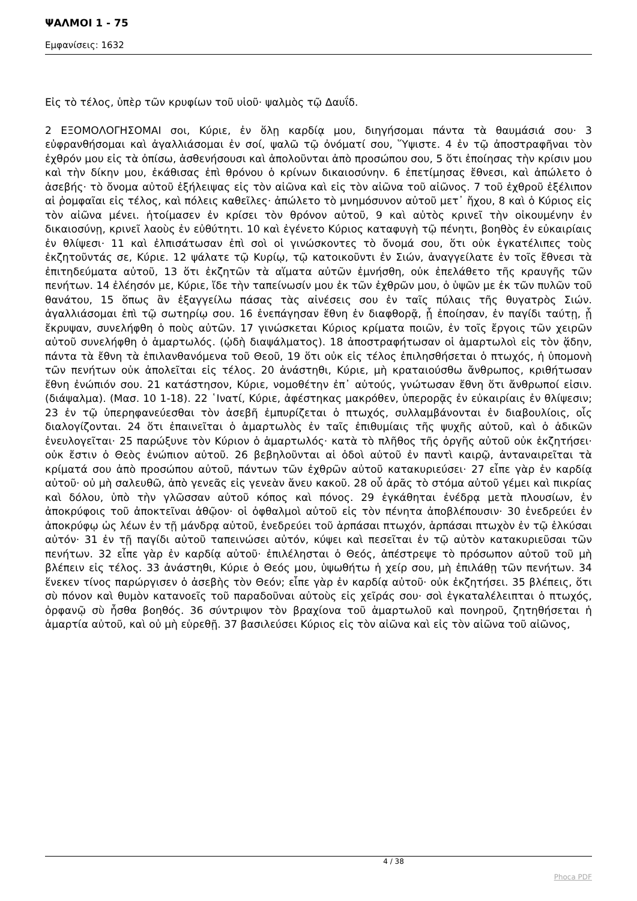ΨΑΛΜΟΙ 1 - 75
Εμφανίσεις: 1632
Εἰς τὸ τέλος, ὑπὲρ τῶν κρυφίων τοῦ υἱοῦ· ψαλμὸς τῷ Δαυΐδ.
2 ΕΞΟΜΟΛΟΓΗΣΟΜΑΙ σοι, Κύριε, ἐν ὅλῃ καρδίᾳ μου, διηγήσομαι πάντα τὰ θαυμάσιά σου· 3 εὐφρανθήσομαι καὶ ἀγαλλιάσομαι ἐν σοί, ψαλῶ τῷ ὀνόματί σου, Ὕψιστε. 4 ἐν τῷ ἀποστραφῆναι τὸν ἐχθρόν μου εἰς τὰ ὀπίσω, ἀσθενήσουσι καὶ ἀπολοῦνται ἀπὸ προσώπου σου, 5 ὅτι ἐποίησας τὴν κρίσιν μου καὶ τὴν δίκην μου, ἐκάθισας ἐπὶ θρόνου ὁ κρίνων δικαιοσύνην. 6 ἐπετίμησας ἔθνεσι, καὶ ἀπώλετο ὁ ἀσεβής· τὸ ὄνομα αὐτοῦ ἐξήλειψας εἰς τὸν αἰῶνα καὶ εἰς τὸν αἰῶνα τοῦ αἰῶνος. 7 τοῦ ἐχθροῦ ἐξέλιπον αἱ ῥομφαῖαι εἰς τέλος, καὶ πόλεις καθεῖλες· ἀπώλετο τὸ μνημόσυνον αὐτοῦ μετ᾿ ἤχου, 8 καὶ ὁ Κύριος εἰς τὸν αἰῶνα μένει. ἡτοίμασεν ἐν κρίσει τὸν θρόνον αὐτοῦ, 9 καὶ αὐτὸς κρινεῖ τὴν οἰκουμένην ἐν δικαιοσύνῃ, κρινεῖ λαοὺς ἐν εὐθύτητι. 10 καὶ ἐγένετο Κύριος καταφυγὴ τῷ πένητι, βοηθὸς ἐν εὐκαιρίαις ἐν θλίψεσι· 11 καὶ ἐλπισάτωσαν ἐπὶ σοὶ οἱ γινώσκοντες τὸ ὄνομά σου, ὅτι οὐκ ἐγκατέλιπες τοὺς ἐκζητοῦντάς σε, Κύριε. 12 ψάλατε τῷ Κυρίῳ, τῷ κατοικοῦντι ἐν Σιών, ἀναγγείλατε ἐν τοῖς ἔθνεσι τὰ ἐπιτηδεύματα αὐτοῦ, 13 ὅτι ἐκζητῶν τὰ αἵματα αὐτῶν ἐμνήσθη, οὐκ ἐπελάθετο τῆς κραυγῆς τῶν πενήτων. 14 ἐλέησόν με, Κύριε, ἴδε τὴν ταπείνωσίν μου ἐκ τῶν ἐχθρῶν μου, ὁ ὑψῶν με ἐκ τῶν πυλῶν τοῦ θανάτου, 15 ὅπως ἂν ἐξαγγείλω πάσας τὰς αἰνέσεις σου ἐν ταῖς πύλαις τῆς θυγατρὸς Σιών. ἀγαλλιάσομαι ἐπὶ τῷ σωτηρίῳ σου. 16 ἐνεπάγησαν ἔθνη ἐν διαφθορᾷ, ᾗ ἐποίησαν, ἐν παγίδι ταύτῃ, ᾗ ἔκρυψαν, συνελήφθη ὁ ποὺς αὐτῶν. 17 γινώσκεται Κύριος κρίματα ποιῶν, ἐν τοῖς ἔργοις τῶν χειρῶν αὐτοῦ συνελήφθη ὁ ἁμαρτωλός. (ᾠδὴ διαψάλματος). 18 ἀποστραφήτωσαν οἱ ἁμαρτωλοὶ εἰς τὸν ᾅδην, πάντα τὰ ἔθνη τὰ ἐπιλανθανόμενα τοῦ Θεοῦ, 19 ὅτι οὐκ εἰς τέλος ἐπιλησθήσεται ὁ πτωχός, ἡ ὑπομονὴ τῶν πενήτων οὐκ ἀπολεῖται εἰς τέλος. 20 ἀνάστηθι, Κύριε, μὴ κραταιούσθω ἄνθρωπος, κριθήτωσαν ἔθνη ἐνώπιόν σου. 21 κατάστησον, Κύριε, νομοθέτην ἐπ᾿ αὐτούς, γνώτωσαν ἔθνη ὅτι ἄνθρωποί εἰσιν. (διάψαλμα). (Μασ. 10 1-18). 22 ῾Ινατί, Κύριε, ἀφέστηκας μακρόθεν, ὑπερορᾷς ἐν εὐκαιρίαις ἐν θλίψεσιν; 23 ἐν τῷ ὑπερηφανεύεσθαι τὸν ἀσεβῆ ἐμπυρίζεται ὁ πτωχός, συλλαμβάνονται ἐν διαβουλίοις, οἷς διαλογίζονται. 24 ὅτι ἐπαινεῖται ὁ ἁμαρτωλὸς ἐν ταῖς ἐπιθυμίαις τῆς ψυχῆς αὐτοῦ, καὶ ὁ ἀδικῶν ἐνευλογεῖται· 25 παρώξυνε τὸν Κύριον ὁ ἁμαρτωλός· κατὰ τὸ πλῆθος τῆς ὀργῆς αὐτοῦ οὐκ ἐκζητήσει· οὐκ ἔστιν ὁ Θεὸς ἐνώπιον αὐτοῦ. 26 βεβηλοῦνται αἱ ὁδοὶ αὐτοῦ ἐν παντὶ καιρῷ, ἀνταναιρεῖται τὰ κρίματά σου ἀπὸ προσώπου αὐτοῦ, πάντων τῶν ἐχθρῶν αὐτοῦ κατακυριεύσει· 27 εἶπε γὰρ ἐν καρδίᾳ αὐτοῦ· οὐ μὴ σαλευθῶ, ἀπὸ γενεᾶς εἰς γενεὰν ἄνευ κακοῦ. 28 οὗ ἀρᾶς τὸ στόμα αὐτοῦ γέμει καὶ πικρίας καὶ δόλου, ὑπὸ τὴν γλῶσσαν αὐτοῦ κόπος καὶ πόνος. 29 ἐγκάθηται ἐνέδρᾳ μετὰ πλουσίων, ἐν ἀποκρύφοις τοῦ ἀποκτεῖναι ἀθῷον· οἱ ὀφθαλμοὶ αὐτοῦ εἰς τὸν πένητα ἀποβλέπουσιν· 30 ἐνεδρεύει ἐν ἀποκρύφῳ ὡς λέων ἐν τῇ μάνδρᾳ αὐτοῦ, ἐνεδρεύει τοῦ ἁρπάσαι πτωχόν, ἁρπάσαι πτωχὸν ἐν τῷ ἑλκύσαι αὐτόν· 31 ἐν τῇ παγίδι αὐτοῦ ταπεινώσει αὐτόν, κύψει καὶ πεσεῖται ἐν τῷ αὐτὸν κατακυριεῦσαι τῶν πενήτων. 32 εἶπε γὰρ ἐν καρδίᾳ αὐτοῦ· ἐπιλέλησται ὁ Θεός, ἀπέστρεψε τὸ πρόσωπον αὐτοῦ τοῦ μὴ βλέπειν εἰς τέλος. 33 ἀνάστηθι, Κύριε ὁ Θεός μου, ὑψωθήτω ἡ χείρ σου, μὴ ἐπιλάθῃ τῶν πενήτων. 34 ἕνεκεν τίνος παρώργισεν ὁ ἀσεβὴς τὸν Θεόν; εἶπε γὰρ ἐν καρδίᾳ αὐτοῦ· οὐκ ἐκζητήσει. 35 βλέπεις, ὅτι σὺ πόνον καὶ θυμὸν κατανοεῖς τοῦ παραδοῦναι αὐτοὺς εἰς χεῖράς σου· σοὶ ἐγκαταλέλειπται ὁ πτωχός, ὀρφανῷ σὺ ἦσθα βοηθός. 36 σύντριψον τὸν βραχίονα τοῦ ἁμαρτωλοῦ καὶ πονηροῦ, ζητηθήσεται ἡ ἁμαρτία αὐτοῦ, καὶ οὐ μὴ εὑρεθῇ. 37 βασιλεύσει Κύριος εἰς τὸν αἰῶνα καὶ εἰς τὸν αἰῶνα τοῦ αἰῶνος,
4 / 38
Phoca PDF